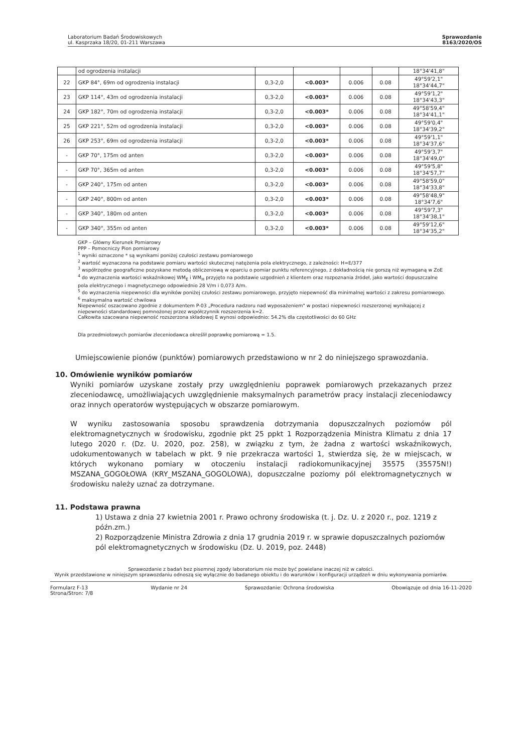Laboratorium Badań Środowiskowych
ul. Kasprzaka 18/20, 01-211 Warszawa
Sprawozdanie
8163/2020/OS
| | od ogrodzenia instalacji | | | | | 18°34'41,8" |
| 22 | GKP 84°, 69m od ogrodzenia instalacji | 0,3-2,0 | <0.003* | 0.006 | 0.08 | 49°59'2,1" 18°34'44,7" |
| 23 | GKP 114°, 43m od ogrodzenia instalacji | 0,3-2,0 | <0.003* | 0.006 | 0.08 | 49°59'1,2" 18°34'43,3" |
| 24 | GKP 182°, 70m od ogrodzenia instalacji | 0,3-2,0 | <0.003* | 0.006 | 0.08 | 49°58'59,4" 18°34'41,1" |
| 25 | GKP 221°, 52m od ogrodzenia instalacji | 0,3-2,0 | <0.003* | 0.006 | 0.08 | 49°59'0,4" 18°34'39,2" |
| 26 | GKP 253°, 69m od ogrodzenia instalacji | 0,3-2,0 | <0.003* | 0.006 | 0.08 | 49°59'1,1" 18°34'37,6" |
| - | GKP 70°, 175m od anten | 0,3-2,0 | <0.003* | 0.006 | 0.08 | 49°59'3,7" 18°34'49,0" |
| - | GKP 70°, 365m od anten | 0,3-2,0 | <0.003* | 0.006 | 0.08 | 49°59'5,8" 18°34'57,7" |
| - | GKP 240°, 175m od anten | 0,3-2,0 | <0.003* | 0.006 | 0.08 | 49°58'59,0" 18°34'33,8" |
| - | GKP 240°, 800m od anten | 0,3-2,0 | <0.003* | 0.006 | 0.08 | 49°58'48,9" 18°34'7,6" |
| - | GKP 340°, 180m od anten | 0,3-2,0 | <0.003* | 0.006 | 0.08 | 49°59'7,3" 18°34'38,1" |
| - | GKP 340°, 355m od anten | 0,3-2,0 | <0.003* | 0.006 | 0.08 | 49°59'12,6" 18°34'35,2" |
GKP – Główny Kierunek Pomiarowy
PPP – Pomocniczy Pion pomiarowy
<sup>1</sup> wyniki oznaczone * są wynikami poniżej czułości zestawu pomiarowego
<sup>2</sup> wartość wyznaczona na podstawie pomiaru wartości skutecznej natężenia pola elektrycznego, z zależności: H=E/377
<sup>3</sup> współrzędne geograficzne pozyskane metodą obliczeniową w oparciu o pomiar punktu referencyjnego, z dokładnością nie gorszą niż wymaganą w ZoE
<sup>4</sup> do wyznaczenia wartości wskaźnikowej WM<sub>E</sub> i WM<sub>H</sub> przyjęto na podstawie uzgodnień z klientem oraz rozpoznania źródeł, jako wartości dopuszczalne pola elektrycznego i magnetycznego odpowiednio 28 V/m i 0,073 A/m.
<sup>5</sup> do wyznaczenia niepewności dla wyników poniżej czułości zestawu pomiarowego, przyjęto niepewność dla minimalnej wartości z zakresu pomiarowego.
<sup>6</sup> maksymalna wartość chwilowa
Niepewność oszacowano zgodnie z dokumentem P-03 „Procedura nadzoru nad wyposażeniem" w postaci niepewności rozszerzonej wynikającej z niepewności standardowej pomnożonej przez współczynnik rozszerzenia k=2.
Całkowita szacowana niepewność rozszerzona składowej E wynosi odpowiednio: 54.2% dla częstotliwości do 60 GHz
Dla przedmiotowych pomiarów zleceniodawca określił poprawkę pomiarową = 1.5.
Umiejscowienie pionów (punktów) pomiarowych przedstawiono w nr 2 do niniejszego sprawozdania.
10. Omówienie wyników pomiarów
Wyniki pomiarów uzyskane zostały przy uwzględnieniu poprawek pomiarowych przekazanych przez zleceniodawcę, umożliwiających uwzględnienie maksymalnych parametrów pracy instalacji zleceniodawcy oraz innych operatorów występujących w obszarze pomiarowym.
W wyniku zastosowania sposobu sprawdzenia dotrzymania dopuszczalnych poziomów pól elektromagnetycznych w środowisku, zgodnie pkt 25 ppkt 1 Rozporządzenia Ministra Klimatu z dnia 17 lutego 2020 r. (Dz. U. 2020, poz. 258), w związku z tym, że żadna z wartości wskaźnikowych, udokumentowanych w tabelach w pkt. 9 nie przekracza wartości 1, stwierdza się, że w miejscach, w których wykonano pomiary w otoczeniu instalacji radiokomunikacyjnej 35575 (35575N!) MSZANA_GOGOŁOWA (KRY_MSZANA_GOGOLOWA), dopuszczalne poziomy pól elektromagnetycznych w środowisku należy uznać za dotrzymane.
11. Podstawa prawna
1) Ustawa z dnia 27 kwietnia 2001 r. Prawo ochrony środowiska (t. j. Dz. U. z 2020 r., poz. 1219 z późn.zm.)
2) Rozporządzenie Ministra Zdrowia z dnia 17 grudnia 2019 r. w sprawie dopuszczalnych poziomów pól elektromagnetycznych w środowisku (Dz. U. 2019, poz. 2448)
Sprawozdanie z badań bez pisemnej zgody laboratorium nie może być powielane inaczej niż w całości.
Wynik przedstawione w niniejszym sprawozdaniu odnoszą się wyłącznie do badanego obiektu i do warunków i konfiguracji urządzeń w dniu wykonywania pomiarów.
Formularz F-13
Strona/Stron: 7/8
Wydanie nr 24 Sprawozdanie: Ochrona środowiska
Obowiązuje od dnia 16-11-2020